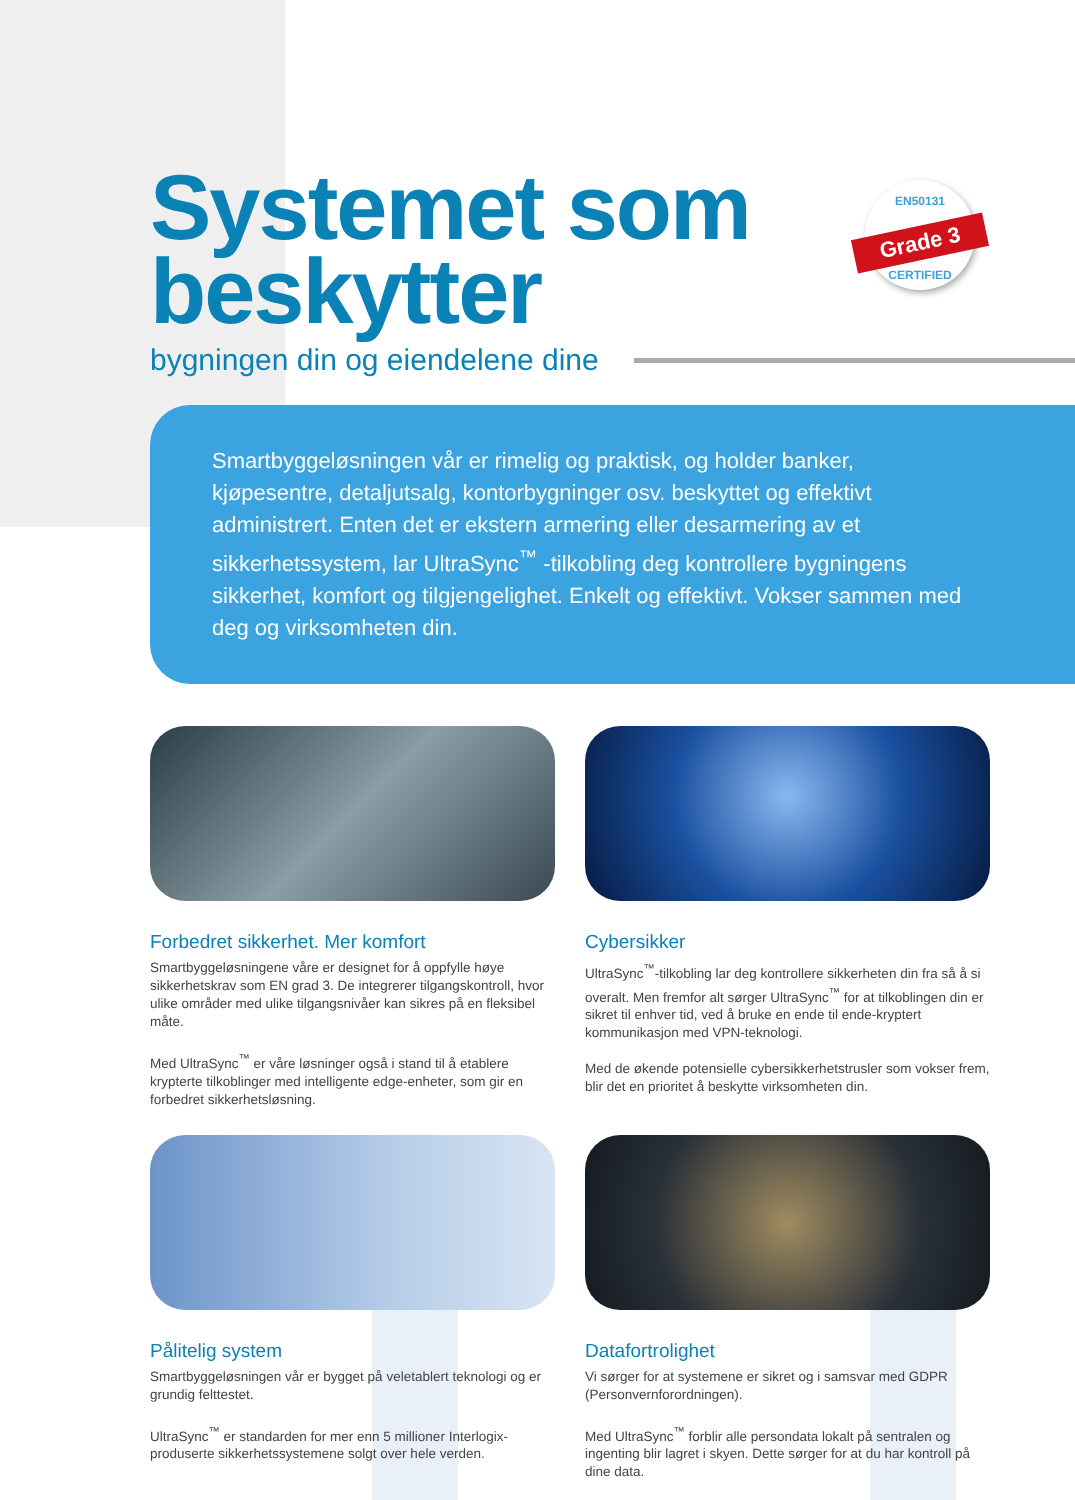EN50131
Grade 3
CERTIFIED
Systemet som
beskytter
bygningen din og eiendelene dine
Smartbyggeløsningen vår er rimelig og praktisk, og holder banker, kjøpesentre, detaljutsalg, kontorbygninger osv. beskyttet og effektivt administrert. Enten det er ekstern armering eller desarmering av et sikkerhetssystem, lar UltraSync<sup>™</sup> -tilkobling deg kontrollere bygningens sikkerhet, komfort og tilgjengelighet. Enkelt og effektivt. Vokser sammen med deg og virksomheten din.
Forbedret sikkerhet. Mer komfort
Smartbyggeløsningene våre er designet for å oppfylle høye sikkerhetskrav som EN grad 3. De integrerer tilgangskontroll, hvor ulike områder med ulike tilgangsnivåer kan sikres på en fleksibel måte.
Med UltraSync<sup>™</sup> er våre løsninger også i stand til å etablere krypterte tilkoblinger med intelligente edge-enheter, som gir en forbedret sikkerhetsløsning.
Cybersikker
UltraSync<sup>™</sup>-tilkobling lar deg kontrollere sikkerheten din fra så å si overalt. Men fremfor alt sørger UltraSync<sup>™</sup> for at tilkoblingen din er sikret til enhver tid, ved å bruke en ende til ende-kryptert kommunikasjon med VPN-teknologi.
Med de økende potensielle cybersikkerhetstrusler som vokser frem, blir det en prioritet å beskytte virksomheten din.
Pålitelig system
Smartbyggeløsningen vår er bygget på veletablert teknologi og er grundig felttestet.
UltraSync<sup>™</sup> er standarden for mer enn 5 millioner Interlogix-produserte sikkerhetssystemene solgt over hele verden.
Datafortrolighet
Vi sørger for at systemene er sikret og i samsvar med GDPR (Personvernforordningen).
Med UltraSync<sup>™</sup> forblir alle persondata lokalt på sentralen og ingenting blir lagret i skyen. Dette sørger for at du har kontroll på dine data.